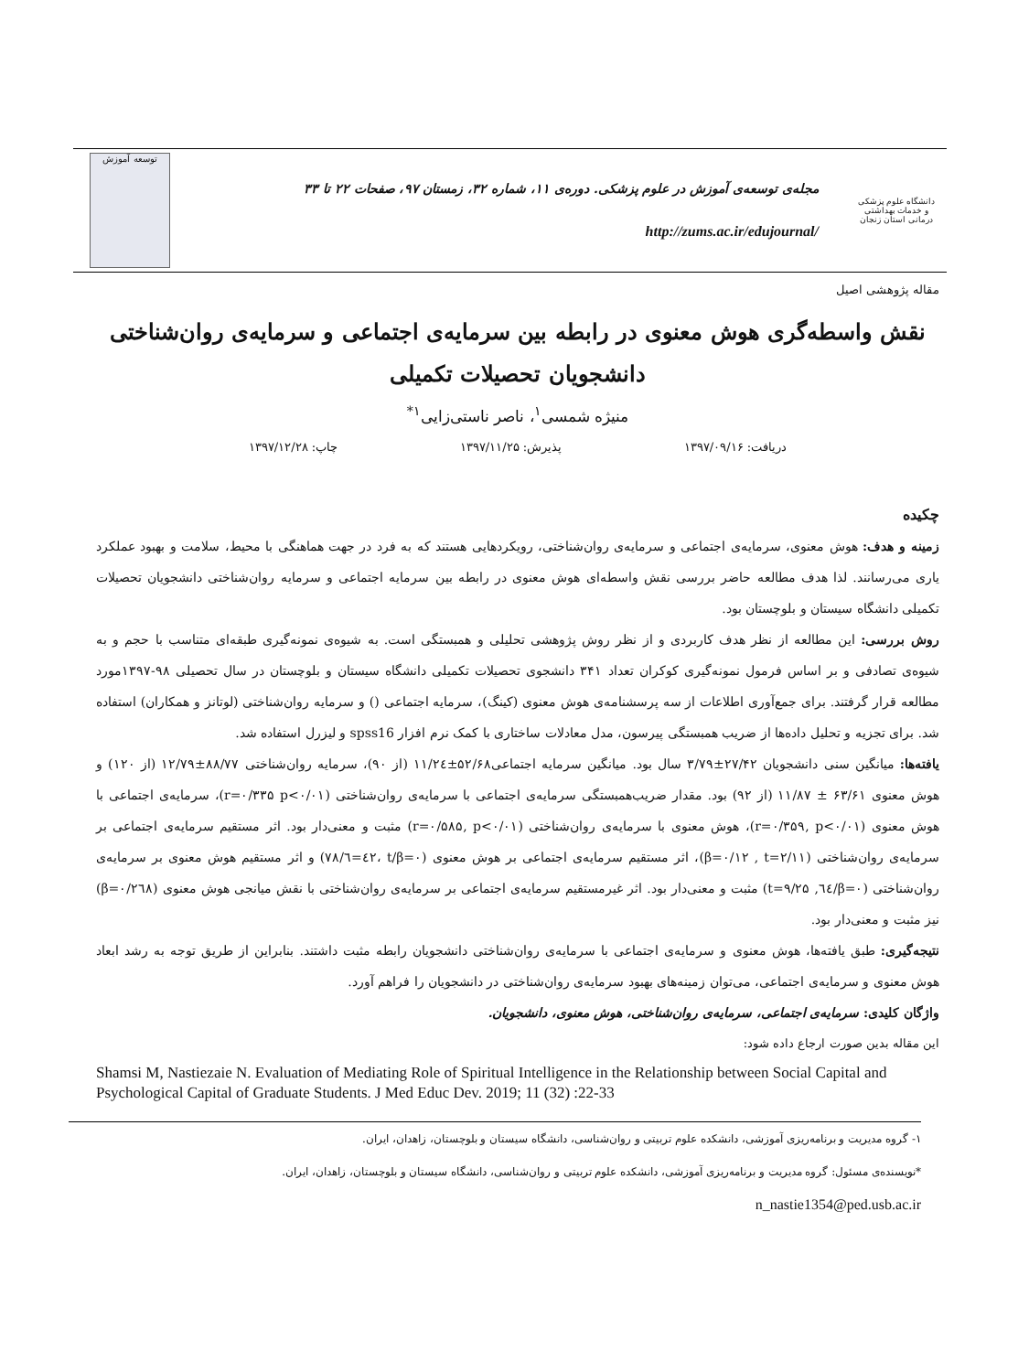دانشگاه علوم پزشکی و خدمات بهداشتی درمانی استان زنجان
مجله‌ی توسعه‌ی آموزش در علوم پزشکی. دوره‌ی ۱۱، شماره ۳۲، زمستان ۹۷، صفحات ۲۲ تا ۳۳
http://zums.ac.ir/edujournal/
توسعه آموزش
مقاله پژوهشی اصیل
نقش واسطه‌گری هوش معنوی در رابطه بین سرمایه‌ی اجتماعی و سرمایه‌ی روان‌شناختی دانشجویان تحصیلات تکمیلی
منیژه شمسی<sup>۱</sup>، ناصر ناستی‌زایی<sup>۱*</sup>
دریافت: ۱۳۹۷/۰۹/۱۶ پذیرش: ۱۳۹۷/۱۱/۲۵ چاپ: ۱۳۹۷/۱۲/۲۸
چکیده
زمینه و هدف: هوش معنوی، سرمایه‌ی اجتماعی و سرمایه‌ی روان‌شناختی، رویکردهایی هستند که به فرد در جهت هماهنگی با محیط، سلامت و بهبود عملکرد یاری می‌رسانند. لذا هدف مطالعه حاضر بررسی نقش واسطه‌ای هوش معنوی در رابطه بین سرمایه اجتماعی و سرمایه روان‌شناختی دانشجویان تحصیلات تکمیلی دانشگاه سیستان و بلوچستان بود.
روش بررسی: این مطالعه از نظر هدف کاربردی و از نظر روش پژوهشی تحلیلی و همبستگی است. به شیوه‌ی نمونه‌گیری طبقه‌ای متناسب با حجم و به شیوه‌ی تصادفی و بر اساس فرمول نمونه‌گیری کوکران تعداد ۳۴۱ دانشجوی تحصیلات تکمیلی دانشگاه سیستان و بلوچستان در سال تحصیلی ۹۸-۱۳۹۷مورد مطالعه قرار گرفتند. برای جمع‌آوری اطلاعات از سه پرسشنامه‌ی هوش معنوی (کینگ)، سرمایه اجتماعی () و سرمایه روان‌شناختی (لوتانز و همکاران) استفاده شد. برای تجزیه و تحلیل داده‌ها از ضریب همبستگی پیرسون، مدل معادلات ساختاری با کمک نرم افزار spss16 و لیزرل استفاده شد.
یافته‌ها: میانگین سنی دانشجویان ۲۷/۴۲±۳/۷۹ سال بود. میانگین سرمایه اجتماعی۵۲/۶۸±۱۱/۲٤ (از ۹۰)، سرمایه روان‌شناختی ۸۸/۷۷±۱۲/۷۹ (از ۱۲۰) و هوش معنوی ۶۳/۶۱ ± ۱۱/۸۷ (از ۹۲) بود. مقدار ضریب‌همبستگی سرمایه‌ی اجتماعی با سرمایه‌ی روان‌شناختی (r=۰/۳۳۵ p<۰/۰۱)، سرمایه‌ی اجتماعی با هوش معنوی (r=۰/۳۵۹, p<۰/۰۱)، هوش معنوی با سرمایه‌ی روان‌شناختی (r=۰/۵۸۵, p<۰/۰۱) مثبت و معنی‌دار بود. اثر مستقیم سرمایه‌ی اجتماعی بر سرمایه‌ی روان‌شناختی (β=۰/۱۲ , t=۲/۱۱)، اثر مستقیم سرمایه‌ی اجتماعی بر هوش معنوی (β=۰/٤۲، t=٦/۷۸) و اثر مستقیم هوش معنوی بر سرمایه‌ی روان‌شناختی (β=۰/٦٤, t=۹/۲۵) مثبت و معنی‌دار بود. اثر غیرمستقیم سرمایه‌ی اجتماعی بر سرمایه‌ی روان‌شناختی با نقش میانجی هوش معنوی (β=۰/۲٦۸) نیز مثبت و معنی‌دار بود.
نتیجه‌گیری: طبق یافته‌ها، هوش معنوی و سرمایه‌ی اجتماعی با سرمایه‌ی روان‌شناختی دانشجویان رابطه مثبت داشتند. بنابراین از طریق توجه به رشد ابعاد هوش معنوی و سرمایه‌ی اجتماعی، می‌توان زمینه‌های بهبود سرمایه‌ی روان‌شناختی در دانشجویان را فراهم آورد.
واژگان کلیدی: سرمایه‌ی اجتماعی، سرمایه‌ی روان‌شناختی، هوش معنوی، دانشجویان.
این مقاله بدین صورت ارجاع داده شود:
Shamsi M, Nastiezaie N. Evaluation of Mediating Role of Spiritual Intelligence in the Relationship between Social Capital and Psychological Capital of Graduate Students. J Med Educ Dev. 2019; 11 (32) :22-33
۱- گروه مدیریت و برنامه‌ریزی آموزشی، دانشکده علوم تربیتی و روان‌شناسی، دانشگاه سیستان و بلوچستان، زاهدان، ایران.
*نویسنده‌ی مسئول: گروه مدیریت و برنامه‌ریزی آموزشی، دانشکده علوم تربیتی و روان‌شناسی، دانشگاه سیستان و بلوچستان، زاهدان، ایران.
n_nastie1354@ped.usb.ac.ir